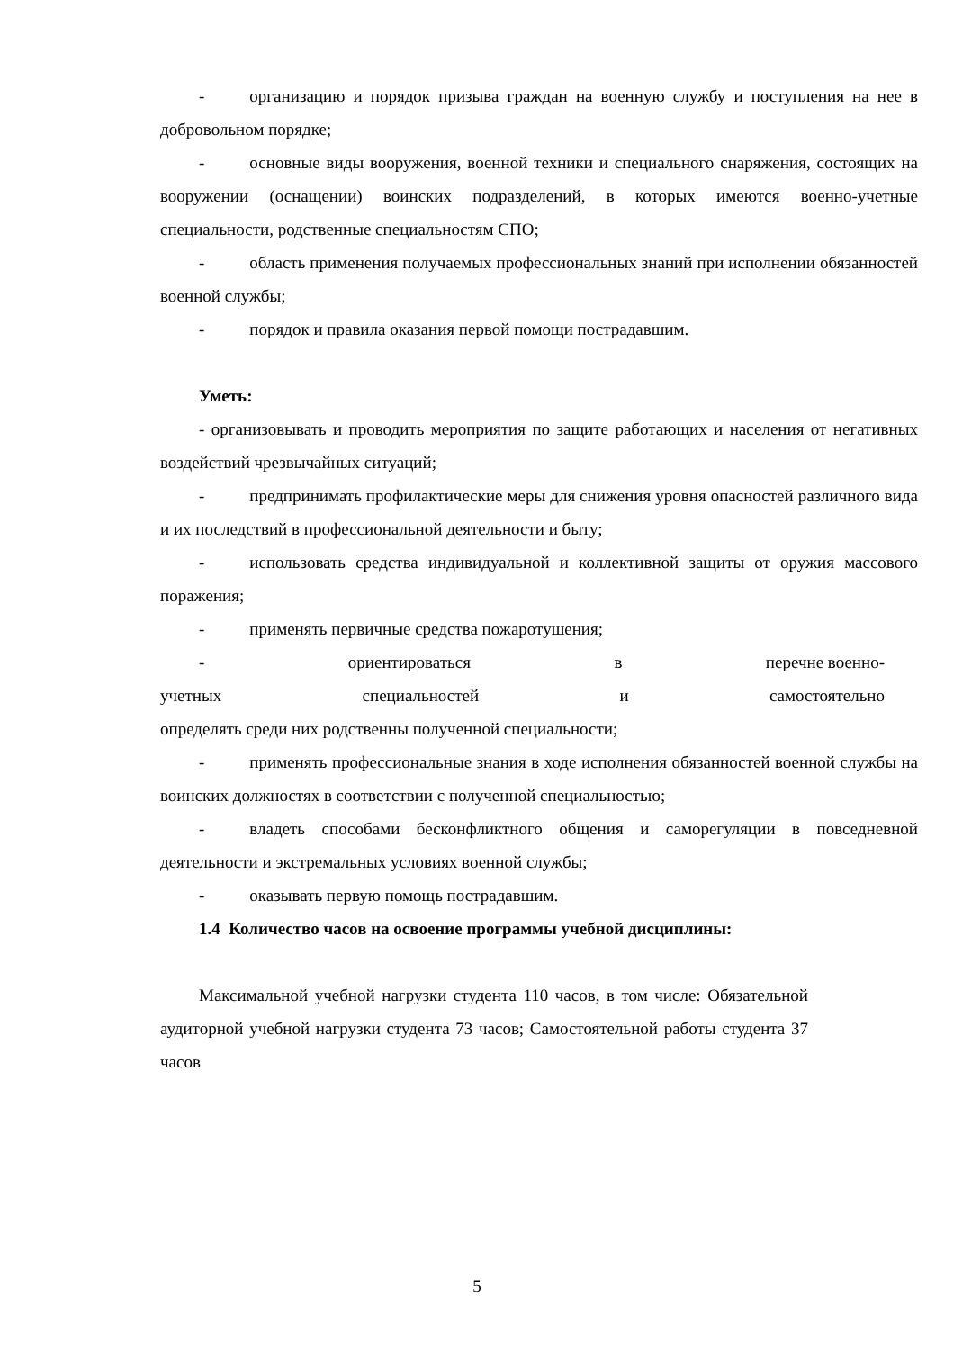- организацию и порядок призыва граждан на военную службу и поступления на нее в добровольном порядке;
- основные виды вооружения, военной техники и специального снаряжения, состоящих на вооружении (оснащении) воинских подразделений, в которых имеются военно-учетные специальности, родственные специальностям СПО;
- область применения получаемых профессиональных знаний при исполнении обязанностей военной службы;
- порядок и правила оказания первой помощи пострадавшим.
Уметь:
- организовывать и проводить мероприятия по защите работающих и населения от негативных воздействий чрезвычайных ситуаций;
- предпринимать профилактические меры для снижения уровня опасностей различного вида и их последствий в профессиональной деятельности и быту;
- использовать средства индивидуальной и коллективной защиты от оружия массового поражения;
- применять первичные средства пожаротушения;
- ориентироваться в перечне военно-
учетных специальностей и самостоятельно
определять среди них родственны полученной специальности;
- применять профессиональные знания в ходе исполнения обязанностей военной службы на воинских должностях в соответствии с полученной специальностью;
- владеть способами бесконфликтного общения и саморегуляции в повседневной деятельности и экстремальных условиях военной службы;
- оказывать первую помощь пострадавшим.
1.4 Количество часов на освоение программы учебной дисциплины:
Максимальной учебной нагрузки студента 110 часов, в том числе: Обязательной аудиторной учебной нагрузки студента 73 часов; Самостоятельной работы студента 37 часов
5